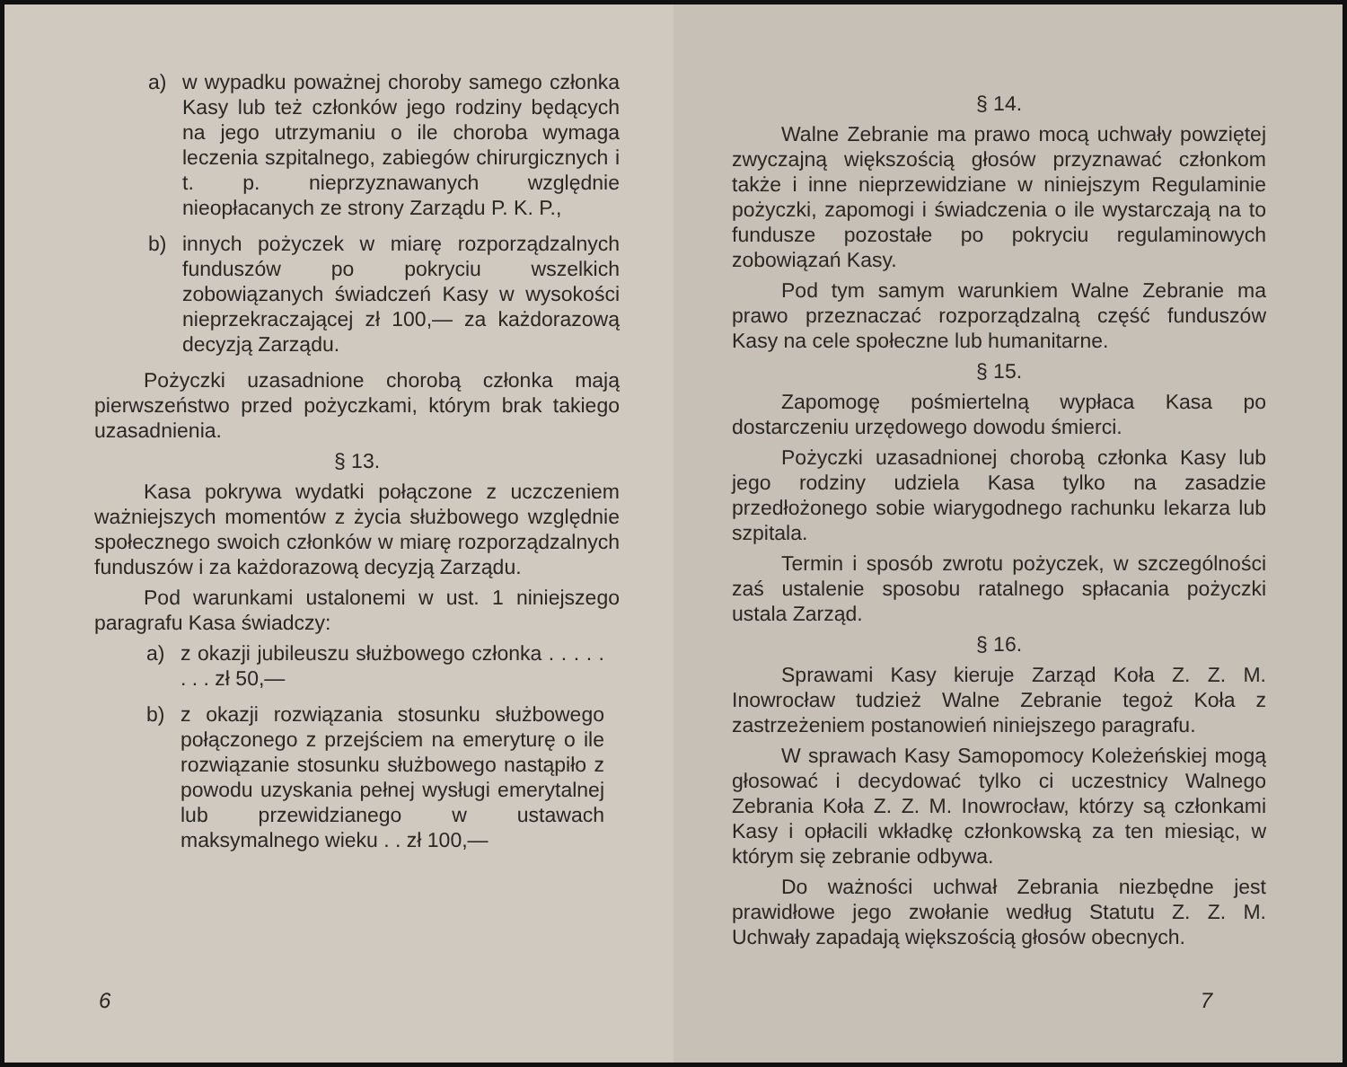a) w wypadku poważnej choroby samego członka Kasy lub też członków jego rodziny będących na jego utrzymaniu o ile choroba wymaga leczenia szpitalnego, zabiegów chirurgicznych i t. p. nieprzyznawanych względnie nieopłacanych ze strony Zarządu P. K. P.,
b) innych pożyczek w miarę rozporządzalnych funduszów po pokryciu wszelkich zobowiązanych świadczeń Kasy w wysokości nieprzekraczającej zł 100,— za każdorazową decyzją Zarządu.
Pożyczki uzasadnione chorobą członka mają pierwszeństwo przed pożyczkami, którym brak takiego uzasadnienia.
§ 13.
Kasa pokrywa wydatki połączone z uczczeniem ważniejszych momentów z życia służbowego względnie społecznego swoich członków w miarę rozporządzalnych funduszów i za każdorazową decyzją Zarządu.
Pod warunkami ustalonemi w ust. 1 niniejszego paragrafu Kasa świadczy:
a) z okazji jubileuszu służbowego członka . . . . . . . . zł 50,—
b) z okazji rozwiązania stosunku służbowego połączonego z przejściem na emeryturę o ile rozwiązanie stosunku służbowego nastąpiło z powodu uzyskania pełnej wysługi emerytalnej lub przewidzianego w ustawach maksymalnego wieku . . zł 100,—
6
§ 14.
Walne Zebranie ma prawo mocą uchwały powziętej zwyczajną większością głosów przyznawać członkom także i inne nieprzewidziane w niniejszym Regulaminie pożyczki, zapomogi i świadczenia o ile wystarczają na to fundusze pozostałe po pokryciu regulaminowych zobowiązań Kasy.
Pod tym samym warunkiem Walne Zebranie ma prawo przeznaczać rozporządzalną część funduszów Kasy na cele społeczne lub humanitarne.
§ 15.
Zapomogę pośmiertelną wypłaca Kasa po dostarczeniu urzędowego dowodu śmierci.
Pożyczki uzasadnionej chorobą członka Kasy lub jego rodziny udziela Kasa tylko na zasadzie przedłożonego sobie wiarygodnego rachunku lekarza lub szpitala.
Termin i sposób zwrotu pożyczek, w szczególności zaś ustalenie sposobu ratalnego spłacania pożyczki ustala Zarząd.
§ 16.
Sprawami Kasy kieruje Zarząd Koła Z. Z. M. Inowrocław tudzież Walne Zebranie tegoż Koła z zastrzeżeniem postanowień niniejszego paragrafu.
W sprawach Kasy Samopomocy Koleżeńskiej mogą głosować i decydować tylko ci uczestnicy Walnego Zebrania Koła Z. Z. M. Inowrocław, którzy są członkami Kasy i opłacili wkładkę członkowską za ten miesiąc, w którym się zebranie odbywa.
Do ważności uchwał Zebrania niezbędne jest prawidłowe jego zwołanie według Statutu Z. Z. M. Uchwały zapadają większością głosów obecnych.
7